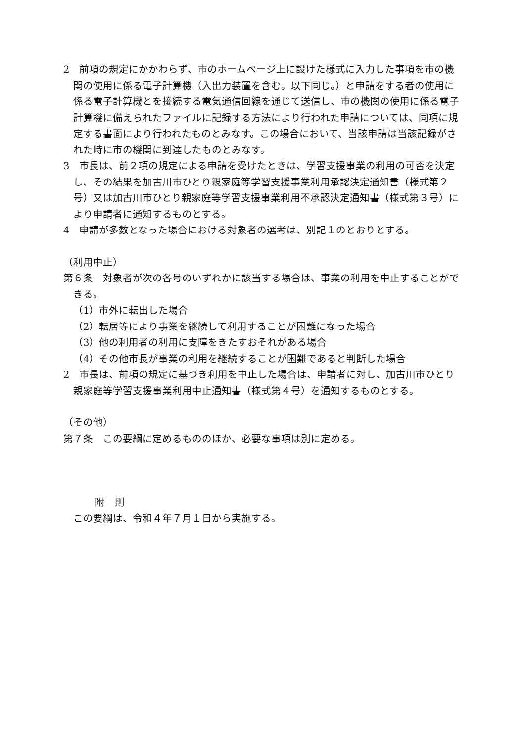2　前項の規定にかかわらず、市のホームページ上に設けた様式に入力した事項を市の機関の使用に係る電子計算機（入出力装置を含む。以下同じ。）と申請をする者の使用に係る電子計算機とを接続する電気通信回線を通じて送信し、市の機関の使用に係る電子計算機に備えられたファイルに記録する方法により行われた申請については、同項に規定する書面により行われたものとみなす。この場合において、当該申請は当該記録がされた時に市の機関に到達したものとみなす。
3　市長は、前２項の規定による申請を受けたときは、学習支援事業の利用の可否を決定し、その結果を加古川市ひとり親家庭等学習支援事業利用承認決定通知書（様式第２号）又は加古川市ひとり親家庭等学習支援事業利用不承認決定通知書（様式第３号）により申請者に通知するものとする。
4　申請が多数となった場合における対象者の選考は、別記１のとおりとする。
（利用中止）
第６条　対象者が次の各号のいずれかに該当する場合は、事業の利用を中止することができる。
（1）市外に転出した場合
（2）転居等により事業を継続して利用することが困難になった場合
（3）他の利用者の利用に支障をきたすおそれがある場合
（4）その他市長が事業の利用を継続することが困難であると判断した場合
2　市長は、前項の規定に基づき利用を中止した場合は、申請者に対し、加古川市ひとり親家庭等学習支援事業利用中止通知書（様式第４号）を通知するものとする。
（その他）
第７条　この要綱に定めるもののほか、必要な事項は別に定める。
附　則
この要綱は、令和４年７月１日から実施する。